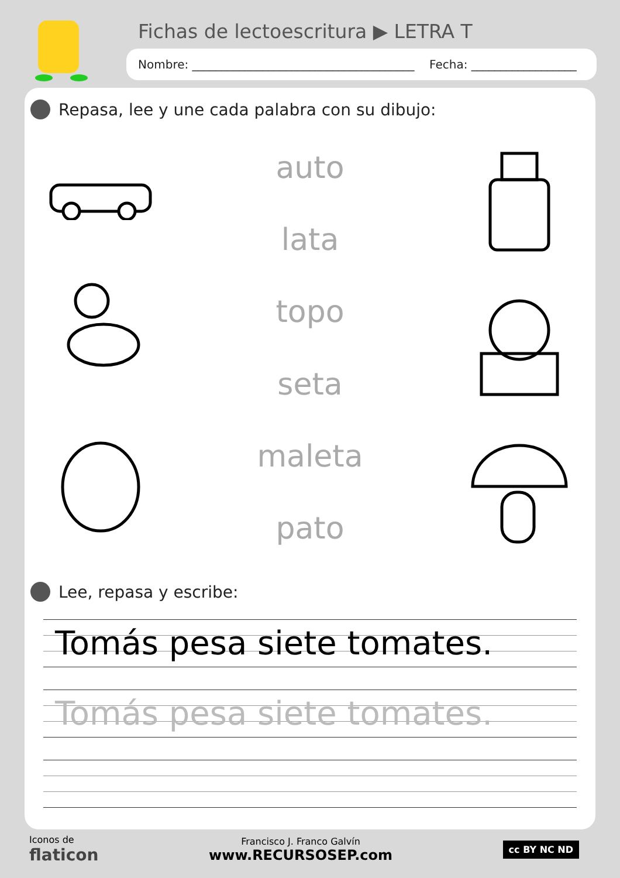Fichas de lectoescritura ▶ LETRA T
Nombre: ______________________________________ Fecha: __________________
Repasa, lee y une cada palabra con su dibujo:
auto
lata
topo
seta
maleta
pato
Lee, repasa y escribe:
Tomás pesa siete tomates.
Tomás pesa siete tomates.
Iconos de
flaticon
Francisco J. Franco Galvín
www.RECURSOSEP.com
cc BY NC ND